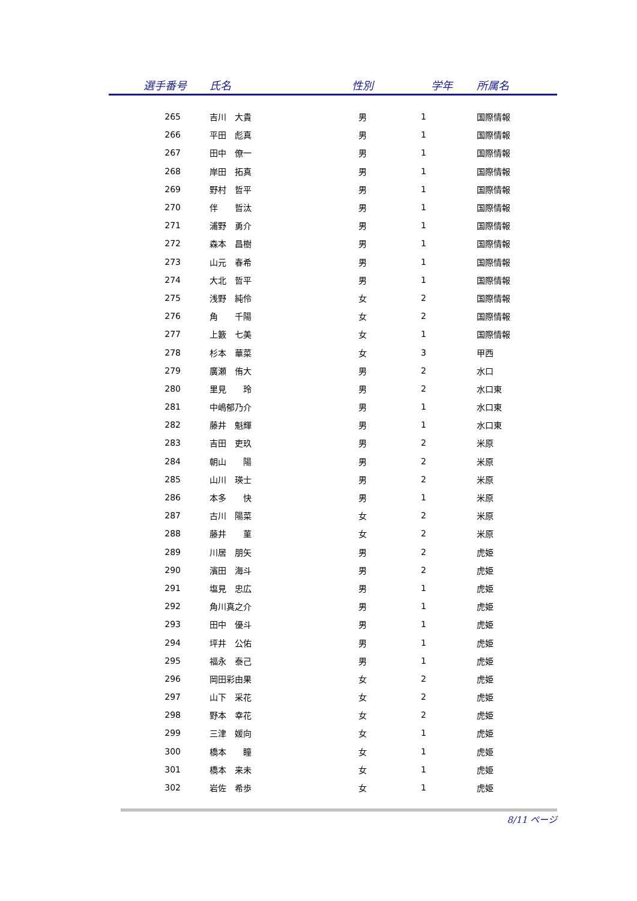| 選手番号 | 氏名 | 性別 | 学年 | 所属名 |
| --- | --- | --- | --- | --- |
| 265 | 吉川 大貴 | 男 | 1 | 国際情報 |
| 266 | 平田 彪真 | 男 | 1 | 国際情報 |
| 267 | 田中 僚一 | 男 | 1 | 国際情報 |
| 268 | 岸田 拓真 | 男 | 1 | 国際情報 |
| 269 | 野村 哲平 | 男 | 1 | 国際情報 |
| 270 | 伴 哲汰 | 男 | 1 | 国際情報 |
| 271 | 浦野 勇介 | 男 | 1 | 国際情報 |
| 272 | 森本 昌樹 | 男 | 1 | 国際情報 |
| 273 | 山元 春希 | 男 | 1 | 国際情報 |
| 274 | 大北 哲平 | 男 | 1 | 国際情報 |
| 275 | 浅野 純伶 | 女 | 2 | 国際情報 |
| 276 | 角 千陽 | 女 | 2 | 国際情報 |
| 277 | 上籔 七美 | 女 | 1 | 国際情報 |
| 278 | 杉本 華菜 | 女 | 3 | 甲西 |
| 279 | 廣瀬 侑大 | 男 | 2 | 水口 |
| 280 | 里見 玲 | 男 | 2 | 水口東 |
| 281 | 中嶋郁乃介 | 男 | 1 | 水口東 |
| 282 | 藤井 魁輝 | 男 | 1 | 水口東 |
| 283 | 吉田 吏玖 | 男 | 2 | 米原 |
| 284 | 朝山 陽 | 男 | 2 | 米原 |
| 285 | 山川 瑛士 | 男 | 2 | 米原 |
| 286 | 本多 快 | 男 | 1 | 米原 |
| 287 | 古川 陽菜 | 女 | 2 | 米原 |
| 288 | 藤井 菫 | 女 | 2 | 米原 |
| 289 | 川居 朋矢 | 男 | 2 | 虎姫 |
| 290 | 濱田 海斗 | 男 | 2 | 虎姫 |
| 291 | 塩見 忠広 | 男 | 1 | 虎姫 |
| 292 | 角川真之介 | 男 | 1 | 虎姫 |
| 293 | 田中 優斗 | 男 | 1 | 虎姫 |
| 294 | 坪井 公佑 | 男 | 1 | 虎姫 |
| 295 | 福永 泰己 | 男 | 1 | 虎姫 |
| 296 | 岡田彩由果 | 女 | 2 | 虎姫 |
| 297 | 山下 采花 | 女 | 2 | 虎姫 |
| 298 | 野本 幸花 | 女 | 2 | 虎姫 |
| 299 | 三津 媛向 | 女 | 1 | 虎姫 |
| 300 | 橋本 瞳 | 女 | 1 | 虎姫 |
| 301 | 橋本 来未 | 女 | 1 | 虎姫 |
| 302 | 岩佐 希歩 | 女 | 1 | 虎姫 |
8/11 ページ